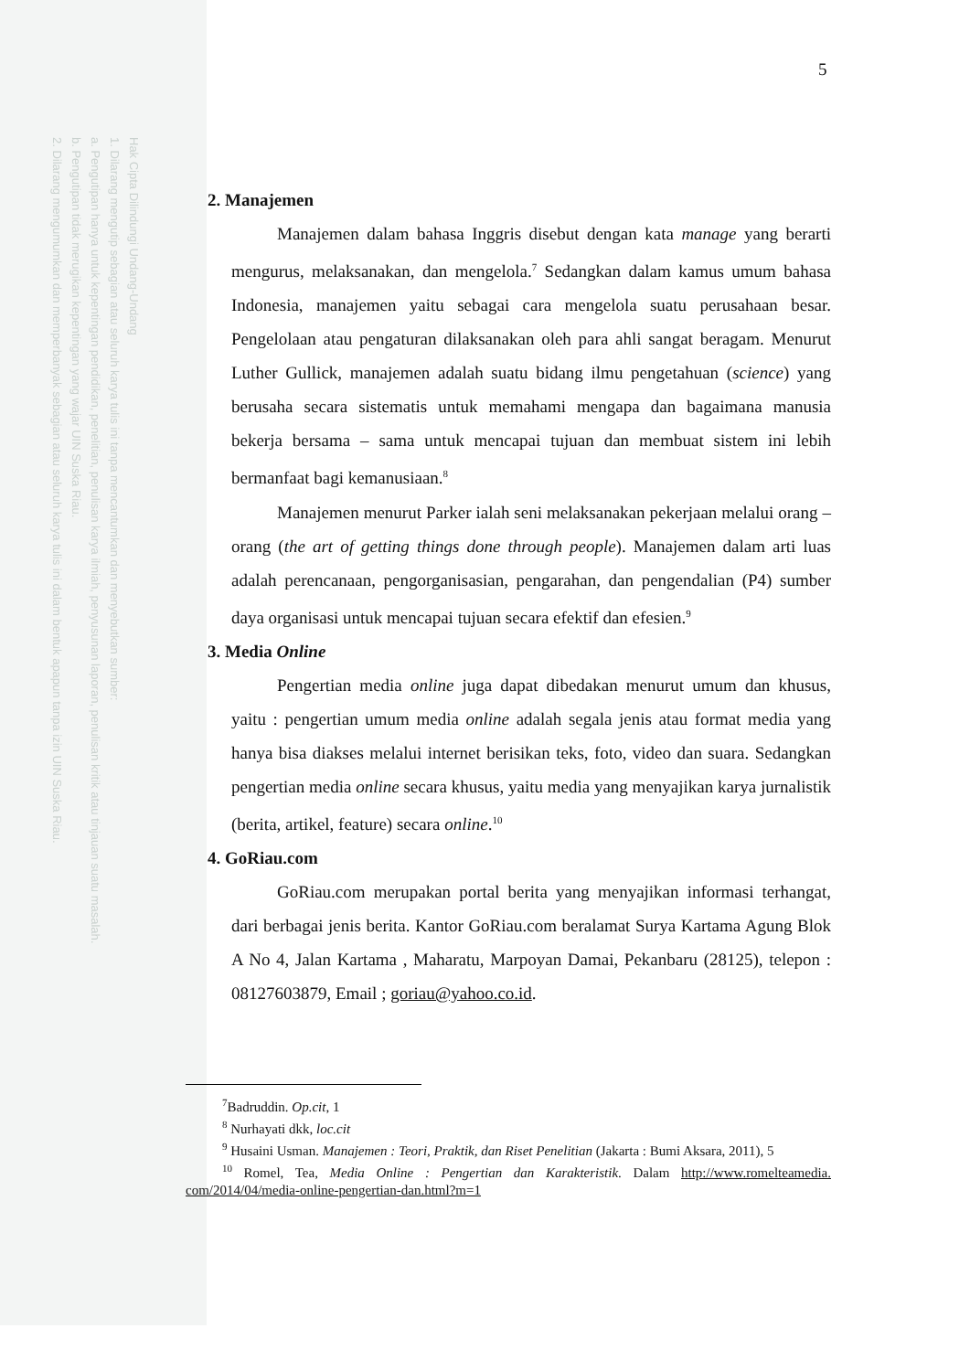Hak Cipta Dilindungi Undang-Undang
1. Dilarang mengutip sebagian atau seluruh karya tulis ini tanpa mencantumkan dan menyebutkan sumber:
a. Pengutipan hanya untuk kepentingan pendidikan, penelitian, penulisan karya ilmiah, penyusunan laporan, penulisan kritik atau tinjauan suatu masalah.
b. Pengutipan tidak merugikan kepentingan yang wajar UIN Suska Riau.
2. Dilarang mengumumkan dan memperbanyak sebagian atau seluruh karya tulis ini dalam bentuk apapun tanpa izin UIN Suska Riau.
5
2. Manajemen
Manajemen dalam bahasa Inggris disebut dengan kata manage yang berarti mengurus, melaksanakan, dan mengelola.<sup>7</sup> Sedangkan dalam kamus umum bahasa Indonesia, manajemen yaitu sebagai cara mengelola suatu perusahaan besar. Pengelolaan atau pengaturan dilaksanakan oleh para ahli sangat beragam. Menurut Luther Gullick, manajemen adalah suatu bidang ilmu pengetahuan (science) yang berusaha secara sistematis untuk memahami mengapa dan bagaimana manusia bekerja bersama – sama untuk mencapai tujuan dan membuat sistem ini lebih bermanfaat bagi kemanusiaan.<sup>8</sup>
Manajemen menurut Parker ialah seni melaksanakan pekerjaan melalui orang – orang (the art of getting things done through people). Manajemen dalam arti luas adalah perencanaan, pengorganisasian, pengarahan, dan pengendalian (P4) sumber daya organisasi untuk mencapai tujuan secara efektif dan efesien.<sup>9</sup>
3. Media Online
Pengertian media online juga dapat dibedakan menurut umum dan khusus, yaitu : pengertian umum media online adalah segala jenis atau format media yang hanya bisa diakses melalui internet berisikan teks, foto, video dan suara. Sedangkan pengertian media online secara khusus, yaitu media yang menyajikan karya jurnalistik (berita, artikel, feature) secara online.<sup>10</sup>
4. GoRiau.com
GoRiau.com merupakan portal berita yang menyajikan informasi terhangat, dari berbagai jenis berita. Kantor GoRiau.com beralamat Surya Kartama Agung Blok A No 4, Jalan Kartama , Maharatu, Marpoyan Damai, Pekanbaru (28125), telepon : 08127603879, Email ; goriau@yahoo.co.id.
<sup>7</sup> Badruddin. Op.cit, 1
<sup>8</sup> Nurhayati dkk, loc.cit
<sup>9</sup> Husaini Usman. Manajemen : Teori, Praktik, dan Riset Penelitian (Jakarta : Bumi Aksara, 2011), 5
<sup>10</sup> Romel, Tea, Media Online : Pengertian dan Karakteristik. Dalam http://www.romelteamedia. com/2014/04/media-online-pengertian-dan.html?m=1